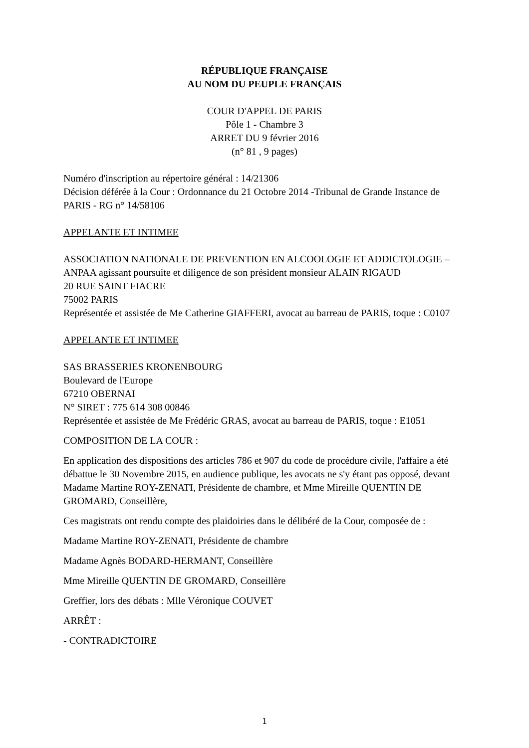RÉPUBLIQUE FRANÇAISE
AU NOM DU PEUPLE FRANÇAIS
COUR D'APPEL DE PARIS
Pôle 1 - Chambre 3
ARRET DU 9 février 2016
(n° 81 , 9 pages)
Numéro d'inscription au répertoire général : 14/21306
Décision déférée à la Cour : Ordonnance du 21 Octobre 2014 -Tribunal de Grande Instance de PARIS - RG n° 14/58106
APPELANTE ET INTIMEE
ASSOCIATION NATIONALE DE PREVENTION EN ALCOOLOGIE ET ADDICTOLOGIE – ANPAA agissant poursuite et diligence de son président monsieur ALAIN RIGAUD
20 RUE SAINT FIACRE
75002 PARIS
Représentée et assistée de Me Catherine GIAFFERI, avocat au barreau de PARIS, toque : C0107
APPELANTE ET INTIMEE
SAS BRASSERIES KRONENBOURG
Boulevard de l'Europe
67210 OBERNAI
N° SIRET : 775 614 308 00846
Représentée et assistée de Me Frédéric GRAS, avocat au barreau de PARIS, toque : E1051
COMPOSITION DE LA COUR :
En application des dispositions des articles 786 et 907 du code de procédure civile, l'affaire a été débattue le 30 Novembre 2015, en audience publique, les avocats ne s'y étant pas opposé, devant Madame Martine ROY-ZENATI, Présidente de chambre, et Mme Mireille QUENTIN DE GROMARD, Conseillère,
Ces magistrats ont rendu compte des plaidoiries dans le délibéré de la Cour, composée de :
Madame Martine ROY-ZENATI, Présidente de chambre
Madame Agnès BODARD-HERMANT, Conseillère
Mme Mireille QUENTIN DE GROMARD, Conseillère
Greffier, lors des débats : Mlle Véronique COUVET
ARRÊT :
- CONTRADICTOIRE
1